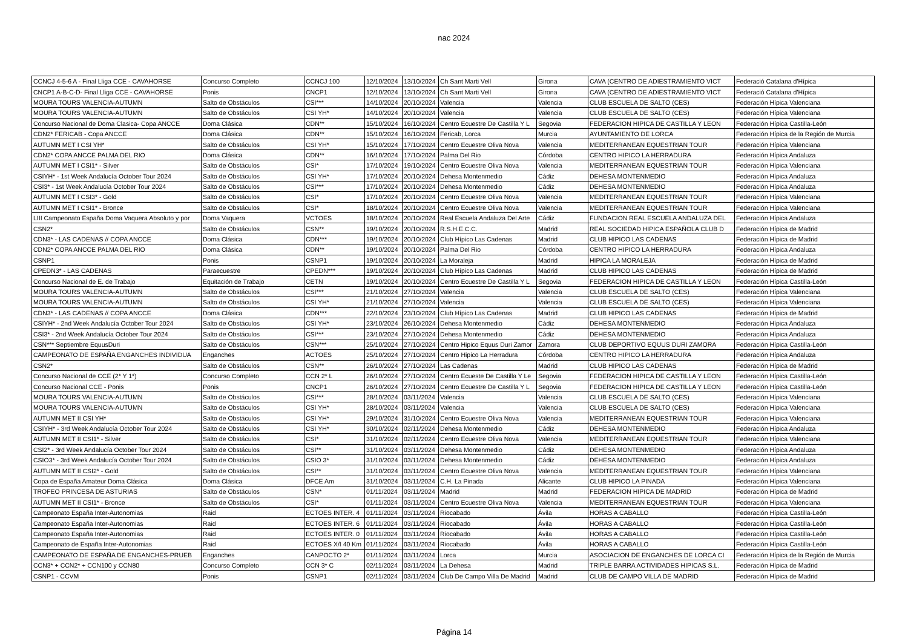nac 2024
| CCNCJ 4-5-6 A - Final Lliga CCE - CAVAHORSE | Concurso Completo | CCNCJ 100 | 12/10/2024 | 13/10/2024 | Ch Sant Marti Vell | Girona | CAVA (CENTRO DE ADIESTRAMIENTO VICT | Federació Catalana d'Hípica |
| CNCP1 A-B-C-D- Final Lliga CCE - CAVAHORSE | Ponis | CNCP1 | 12/10/2024 | 13/10/2024 | Ch Sant Marti Vell | Girona | CAVA (CENTRO DE ADIESTRAMIENTO VICT | Federació Catalana d'Hípica |
| MOURA TOURS VALENCIA-AUTUMN | Salto de Obstáculos | CSI*** | 14/10/2024 | 20/10/2024 | Valencia | Valencia | CLUB ESCUELA DE SALTO (CES) | Federación Hípica Valenciana |
| MOURA TOURS VALENCIA-AUTUMN | Salto de Obstáculos | CSI YH* | 14/10/2024 | 20/10/2024 | Valencia | Valencia | CLUB ESCUELA DE SALTO (CES) | Federación Hípica Valenciana |
| Concurso Nacional de Doma Clasica- Copa ANCCE | Doma Clásica | CDN** | 15/10/2024 | 16/10/2024 | Centro Ecuestre De Castilla Y L | Segovia | FEDERACION HIPICA DE CASTILLA Y LEON | Federación Hípica Castilla-León |
| CDN2* FERICAB - Copa ANCCE | Doma Clásica | CDN** | 15/10/2024 | 16/10/2024 | Fericab, Lorca | Murcia | AYUNTAMIENTO DE LORCA | Federación Hípica de la Región de Murcia |
| AUTUMN MET I CSI YH* | Salto de Obstáculos | CSI YH* | 15/10/2024 | 17/10/2024 | Centro Ecuestre Oliva Nova | Valencia | MEDITERRANEAN EQUESTRIAN TOUR | Federación Hípica Valenciana |
| CDN2* COPA ANCCE PALMA DEL RIO | Doma Clásica | CDN** | 16/10/2024 | 17/10/2024 | Palma Del Rio | Córdoba | CENTRO HIPICO LA HERRADURA | Federación Hípica Andaluza |
| AUTUMN MET I CSI1* - Silver | Salto de Obstáculos | CSI* | 17/10/2024 | 19/10/2024 | Centro Ecuestre Oliva Nova | Valencia | MEDITERRANEAN EQUESTRIAN TOUR | Federación Hípica Valenciana |
| CSIYH* - 1st Week Andalucía October Tour 2024 | Salto de Obstáculos | CSI YH* | 17/10/2024 | 20/10/2024 | Dehesa Montenmedio | Cádiz | DEHESA MONTENMEDIO | Federación Hípica Andaluza |
| CSI3* - 1st Week Andalucía October Tour 2024 | Salto de Obstáculos | CSI*** | 17/10/2024 | 20/10/2024 | Dehesa Montenmedio | Cádiz | DEHESA MONTENMEDIO | Federación Hípica Andaluza |
| AUTUMN MET I CSI3* - Gold | Salto de Obstáculos | CSI* | 17/10/2024 | 20/10/2024 | Centro Ecuestre Oliva Nova | Valencia | MEDITERRANEAN EQUESTRIAN TOUR | Federación Hípica Valenciana |
| AUTUMN MET I CSI1* - Bronce | Salto de Obstáculos | CSI* | 18/10/2024 | 20/10/2024 | Centro Ecuestre Oliva Nova | Valencia | MEDITERRANEAN EQUESTRIAN TOUR | Federación Hípica Valenciana |
| LIII Campeonato España Doma Vaquera Absoluto y por | Doma Vaquera | VCTOES | 18/10/2024 | 20/10/2024 | Real Escuela Andaluza Del Arte | Cádiz | FUNDACION REAL ESCUELA ANDALUZA DEL | Federación Hípica Andaluza |
| CSN2* | Salto de Obstáculos | CSN** | 19/10/2024 | 20/10/2024 | R.S.H.E.C.C. | Madrid | REAL SOCIEDAD HIPICA ESPAÑOLA CLUB D | Federación Hípica de Madrid |
| CDN3* - LAS CADENAS // COPA ANCCE | Doma Clásica | CDN*** | 19/10/2024 | 20/10/2024 | Club Hípico Las Cadenas | Madrid | CLUB HIPICO LAS CADENAS | Federación Hípica de Madrid |
| CDN2* COPA ANCCE PALMA DEL RIO | Doma Clásica | CDN** | 19/10/2024 | 20/10/2024 | Palma Del Rio | Córdoba | CENTRO HIPICO LA HERRADURA | Federación Hípica Andaluza |
| CSNP1 | Ponis | CSNP1 | 19/10/2024 | 20/10/2024 | La Moraleja | Madrid | HIPICA LA MORALEJA | Federación Hípica de Madrid |
| CPEDN3* - LAS CADENAS | Paraecuestre | CPEDN*** | 19/10/2024 | 20/10/2024 | Club Hípico Las Cadenas | Madrid | CLUB HIPICO LAS CADENAS | Federación Hípica de Madrid |
| Concurso Nacional de E. de Trabajo | Equitación de Trabajo | CETN | 19/10/2024 | 20/10/2024 | Centro Ecuestre De Castilla Y L | Segovia | FEDERACION HIPICA DE CASTILLA Y LEON | Federación Hípica Castilla-León |
| MOURA TOURS VALENCIA-AUTUMN | Salto de Obstáculos | CSI*** | 21/10/2024 | 27/10/2024 | Valencia | Valencia | CLUB ESCUELA DE SALTO (CES) | Federación Hípica Valenciana |
| MOURA TOURS VALENCIA-AUTUMN | Salto de Obstáculos | CSI YH* | 21/10/2024 | 27/10/2024 | Valencia | Valencia | CLUB ESCUELA DE SALTO (CES) | Federación Hípica Valenciana |
| CDN3* - LAS CADENAS // COPA ANCCE | Doma Clásica | CDN*** | 22/10/2024 | 23/10/2024 | Club Hípico Las Cadenas | Madrid | CLUB HIPICO LAS CADENAS | Federación Hípica de Madrid |
| CSIYH* - 2nd Week Andalucía October Tour 2024 | Salto de Obstáculos | CSI YH* | 23/10/2024 | 26/10/2024 | Dehesa Montenmedio | Cádiz | DEHESA MONTENMEDIO | Federación Hípica Andaluza |
| CSI3* - 2nd Week Andalucía October Tour 2024 | Salto de Obstáculos | CSI*** | 23/10/2024 | 27/10/2024 | Dehesa Montenmedio | Cádiz | DEHESA MONTENMEDIO | Federación Hípica Andaluza |
| CSN*** Septiembre EquusDuri | Salto de Obstáculos | CSN*** | 25/10/2024 | 27/10/2024 | Centro Hipico Equus Duri Zamor | Zamora | CLUB DEPORTIVO EQUUS DURI ZAMORA | Federación Hípica Castilla-León |
| CAMPEONATO DE ESPAÑA ENGANCHES INDIVIDUA | Enganches | ACTOES | 25/10/2024 | 27/10/2024 | Centro Hipico La Herradura | Córdoba | CENTRO HIPICO LA HERRADURA | Federación Hípica Andaluza |
| CSN2* | Salto de Obstáculos | CSN** | 26/10/2024 | 27/10/2024 | Las Cadenas | Madrid | CLUB HIPICO LAS CADENAS | Federación Hípica de Madrid |
| Concurso Nacional de CCE (2* Y 1*) | Concurso Completo | CCN 2* L | 26/10/2024 | 27/10/2024 | Centro Ecueste De Castilla Y Le | Segovia | FEDERACION HIPICA DE CASTILLA Y LEON | Federación Hípica Castilla-León |
| Concurso Nacional CCE - Ponis | Ponis | CNCP1 | 26/10/2024 | 27/10/2024 | Centro Ecuestre De Castilla Y L | Segovia | FEDERACION HIPICA DE CASTILLA Y LEON | Federación Hípica Castilla-León |
| MOURA TOURS VALENCIA-AUTUMN | Salto de Obstáculos | CSI*** | 28/10/2024 | 03/11/2024 | Valencia | Valencia | CLUB ESCUELA DE SALTO (CES) | Federación Hípica Valenciana |
| MOURA TOURS VALENCIA-AUTUMN | Salto de Obstáculos | CSI YH* | 28/10/2024 | 03/11/2024 | Valencia | Valencia | CLUB ESCUELA DE SALTO (CES) | Federación Hípica Valenciana |
| AUTUMN MET II CSI YH* | Salto de Obstáculos | CSI YH* | 29/10/2024 | 31/10/2024 | Centro Ecuestre Oliva Nova | Valencia | MEDITERRANEAN EQUESTRIAN TOUR | Federación Hípica Valenciana |
| CSIYH* - 3rd Week Andalucía October Tour 2024 | Salto de Obstáculos | CSI YH* | 30/10/2024 | 02/11/2024 | Dehesa Montenmedio | Cádiz | DEHESA MONTENMEDIO | Federación Hípica Andaluza |
| AUTUMN MET II CSI1* - Silver | Salto de Obstáculos | CSI* | 31/10/2024 | 02/11/2024 | Centro Ecuestre Oliva Nova | Valencia | MEDITERRANEAN EQUESTRIAN TOUR | Federación Hípica Valenciana |
| CSI2* - 3rd Week Andalucía October Tour 2024 | Salto de Obstáculos | CSI** | 31/10/2024 | 03/11/2024 | Dehesa Montenmedio | Cádiz | DEHESA MONTENMEDIO | Federación Hípica Andaluza |
| CSIO3* - 3rd Week Andalucía October Tour 2024 | Salto de Obstáculos | CSIO 3* | 31/10/2024 | 03/11/2024 | Dehesa Montenmedio | Cádiz | DEHESA MONTENMEDIO | Federación Hípica Andaluza |
| AUTUMN MET II CSI2* - Gold | Salto de Obstáculos | CSI** | 31/10/2024 | 03/11/2024 | Centro Ecuestre Oliva Nova | Valencia | MEDITERRANEAN EQUESTRIAN TOUR | Federación Hípica Valenciana |
| Copa de España Amateur Doma Clásica | Doma Clásica | DFCE Am | 31/10/2024 | 03/11/2024 | C.H. La Pinada | Alicante | CLUB HIPICO LA PINADA | Federación Hípica Valenciana |
| TROFEO PRINCESA DE ASTURIAS | Salto de Obstáculos | CSN* | 01/11/2024 | 03/11/2024 | Madrid | Madrid | FEDERACION HIPICA DE MADRID | Federación Hípica de Madrid |
| AUTUMN MET II CSI1* - Bronce | Salto de Obstáculos | CSI* | 01/11/2024 | 03/11/2024 | Centro Ecuestre Oliva Nova | Valencia | MEDITERRANEAN EQUESTRIAN TOUR | Federación Hípica Valenciana |
| Campeonato España Inter-Autonomias | Raid | ECTOES INTER. 4 | 01/11/2024 | 03/11/2024 | Riocabado | Ávila | HORAS A CABALLO | Federación Hípica Castilla-León |
| Campeonato España Inter-Autonomias | Raid | ECTOES INTER. 6 | 01/11/2024 | 03/11/2024 | Riocabado | Ávila | HORAS A CABALLO | Federación Hípica Castilla-León |
| Campeonato España Inter-Autonomias | Raid | ECTOES INTER. 0 | 01/11/2024 | 03/11/2024 | Riocabado | Ávila | HORAS A CABALLO | Federación Hípica Castilla-León |
| Campeonato de España Inter-Autonomias | Raid | ECTOES X/I 40 Km | 01/11/2024 | 03/11/2024 | Riocabado | Ávila | HORAS A CABALLO | Federación Hípica Castilla-León |
| CAMPEONATO DE ESPAÑA DE ENGANCHES-PRUEB | Enganches | CANPOCTO 2* | 01/11/2024 | 03/11/2024 | Lorca | Murcia | ASOCIACION DE ENGANCHES DE LORCA CI | Federación Hípica de la Región de Murcia |
| CCN3* + CCN2* + CCN100 y CCN80 | Concurso Completo | CCN 3* C | 02/11/2024 | 03/11/2024 | La Dehesa | Madrid | TRIPLE BARRA ACTIVIDADES HIPICAS S.L. | Federación Hípica de Madrid |
| CSNP1 - CCVM | Ponis | CSNP1 | 02/11/2024 | 03/11/2024 | Club De Campo Villa De Madrid | Madrid | CLUB DE CAMPO VILLA DE MADRID | Federación Hípica de Madrid |
Página 14